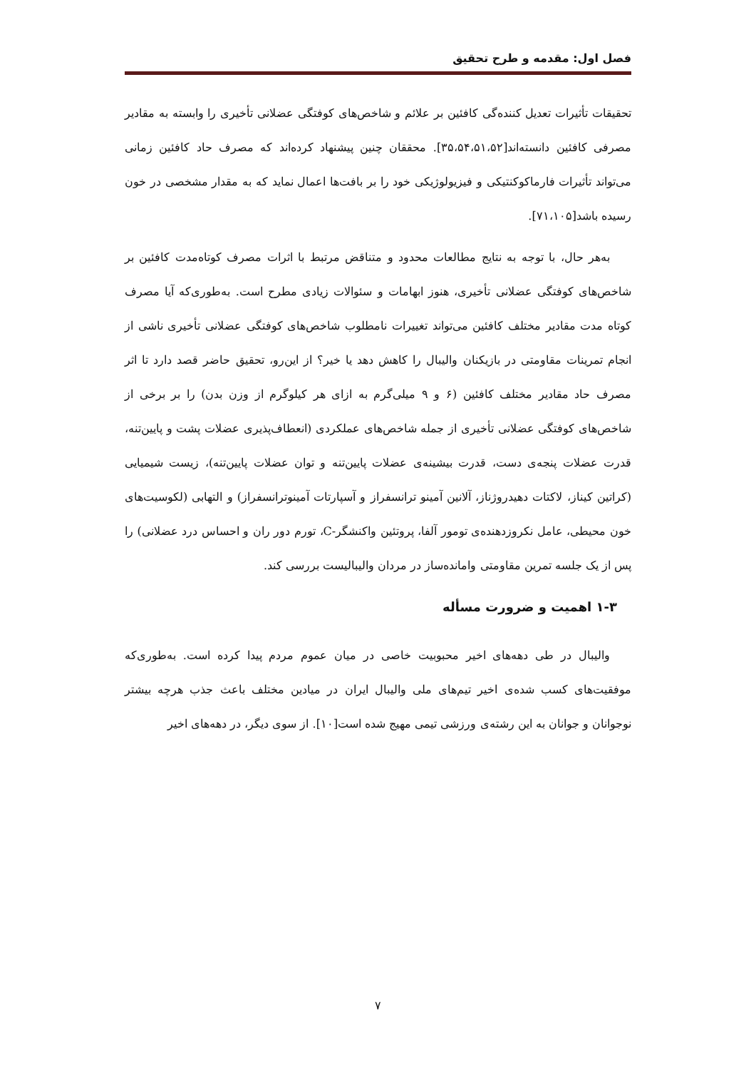فصل اول: مقدمه و طرح تحقیق
تحقیقات تأثیرات تعدیل کننده‌گی کافئین بر علائم و شاخص‌های کوفتگی عضلانی تأخیری را وابسته به مقادیر مصرفی کافئین دانسته‌اند[۳۵،۵۴،۵۱،۵۲]. محققان چنین پیشنهاد کرده‌اند که مصرف حاد کافئین زمانی می‌تواند تأثیرات فارماکوکنتیکی و فیزیولوژیکی خود را بر بافت‌ها اعمال نماید که به مقدار مشخصی در خون رسیده باشد[۷۱،۱۰۵].
به‌هر حال، با توجه به نتایج مطالعات محدود و متناقض مرتبط با اثرات مصرف کوتاه‌مدت کافئین بر شاخص‌های کوفتگی عضلانی تأخیری، هنوز ابهامات و سئوالات زیادی مطرح است. به‌طوری‌که آیا مصرف کوتاه مدت مقادیر مختلف کافئین می‌تواند تغییرات نامطلوب شاخص‌های کوفتگی عضلانی تأخیری ناشی از انجام تمرینات مقاومتی در بازیکنان والیبال را کاهش دهد یا خیر؟ از این‌رو، تحقیق حاضر قصد دارد تا اثر مصرف حاد مقادیر مختلف کافئین (۶ و ۹ میلی‌گرم به ازای هر کیلوگرم از وزن بدن) را بر برخی از شاخص‌های کوفتگی عضلانی تأخیری از جمله شاخص‌های عملکردی (انعطاف‌پذیری عضلات پشت و پایین‌تنه، قدرت عضلات پنجه‌ی دست، قدرت بیشینه‌ی عضلات پایین‌تنه و توان عضلات پایین‌تنه)، زیست شیمیایی (کراتین کیناز، لاکتات دهیدروژناز، آلانین آمینو ترانسفراز و آسپارتات آمینوترانسفراز) و التهابی (لکوسیت‌های خون محیطی، عامل نکروزدهنده‌ی تومور آلفا، پروتئین واکنشگر-C، تورم دور ران و احساس درد عضلانی) را پس از یک جلسه تمرین مقاومتی وامانده‌ساز در مردان والیبالیست بررسی کند.
۱-۳ اهمیت و ضرورت مسأله
والیبال در طی دهه‌های اخیر محبوبیت خاصی در میان عموم مردم پیدا کرده است. به‌طوری‌که موفقیت‌های کسب شده‌ی اخیر تیم‌های ملی والیبال ایران در میادین مختلف باعث جذب هرچه بیشتر نوجوانان و جوانان به این رشته‌ی ورزشی تیمی مهیج شده است[۱۰]. از سوی دیگر، در دهه‌های اخیر
۷